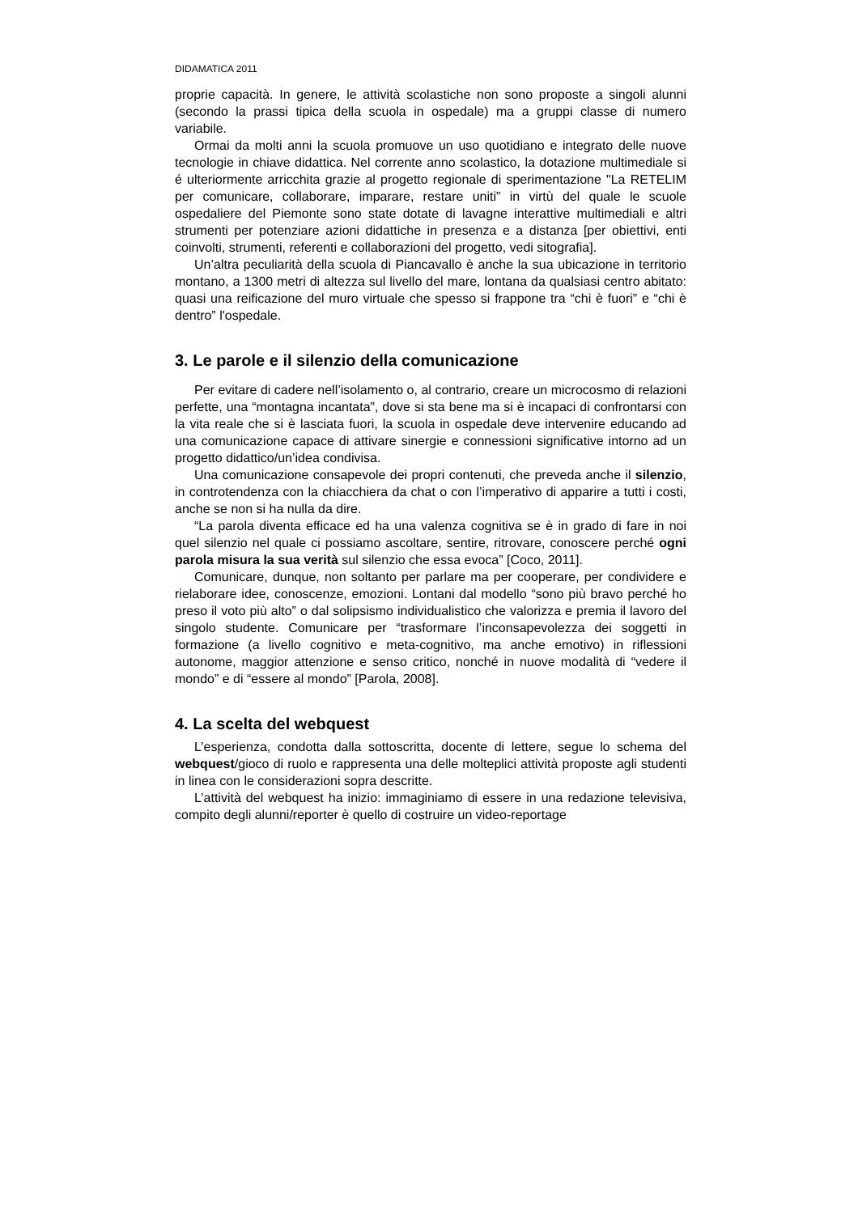DIDAMATICA 2011
proprie capacità. In genere, le attività scolastiche non sono proposte a singoli alunni (secondo la prassi tipica della scuola in ospedale) ma a gruppi classe di numero variabile.
Ormai da molti anni la scuola promuove un uso quotidiano e integrato delle nuove tecnologie in chiave didattica. Nel corrente anno scolastico, la dotazione multimediale si é ulteriormente arricchita grazie al progetto regionale di sperimentazione "La RETELIM per comunicare, collaborare, imparare, restare uniti” in virtù del quale le scuole ospedaliere del Piemonte sono state dotate di lavagne interattive multimediali e altri strumenti per potenziare azioni didattiche in presenza e a distanza [per obiettivi, enti coinvolti, strumenti, referenti e collaborazioni del progetto, vedi sitografia].
Un’altra peculiarità della scuola di Piancavallo è anche la sua ubicazione in territorio montano, a 1300 metri di altezza sul livello del mare, lontana da qualsiasi centro abitato: quasi una reificazione del muro virtuale che spesso si frappone tra “chi è fuori” e “chi è dentro” l'ospedale.
3. Le parole e il silenzio della comunicazione
Per evitare di cadere nell’isolamento o, al contrario, creare un microcosmo di relazioni perfette, una “montagna incantata”, dove si sta bene ma si è incapaci di confrontarsi con la vita reale che si è lasciata fuori, la scuola in ospedale deve intervenire educando ad una comunicazione capace di attivare sinergie e connessioni significative intorno ad un progetto didattico/un’idea condivisa.
Una comunicazione consapevole dei propri contenuti, che preveda anche il silenzio, in controtendenza con la chiacchiera da chat o con l’imperativo di apparire a tutti i costi, anche se non si ha nulla da dire.
“La parola diventa efficace ed ha una valenza cognitiva se è in grado di fare in noi quel silenzio nel quale ci possiamo ascoltare, sentire, ritrovare, conoscere perché ogni parola misura la sua verità sul silenzio che essa evoca” [Coco, 2011].
Comunicare, dunque, non soltanto per parlare ma per cooperare, per condividere e rielaborare idee, conoscenze, emozioni. Lontani dal modello “sono più bravo perché ho preso il voto più alto” o dal solipsismo individualistico che valorizza e premia il lavoro del singolo studente. Comunicare per “trasformare l’inconsapevolezza dei soggetti in formazione (a livello cognitivo e meta-cognitivo, ma anche emotivo) in riflessioni autonome, maggior attenzione e senso critico, nonché in nuove modalità di “vedere il mondo” e di “essere al mondo” [Parola, 2008].
4. La scelta del webquest
L’esperienza, condotta dalla sottoscritta, docente di lettere, segue lo schema del webquest/gioco di ruolo e rappresenta una delle molteplici attività proposte agli studenti in linea con le considerazioni sopra descritte.
L’attività del webquest ha inizio: immaginiamo di essere in una redazione televisiva, compito degli alunni/reporter è quello di costruire un video-reportage